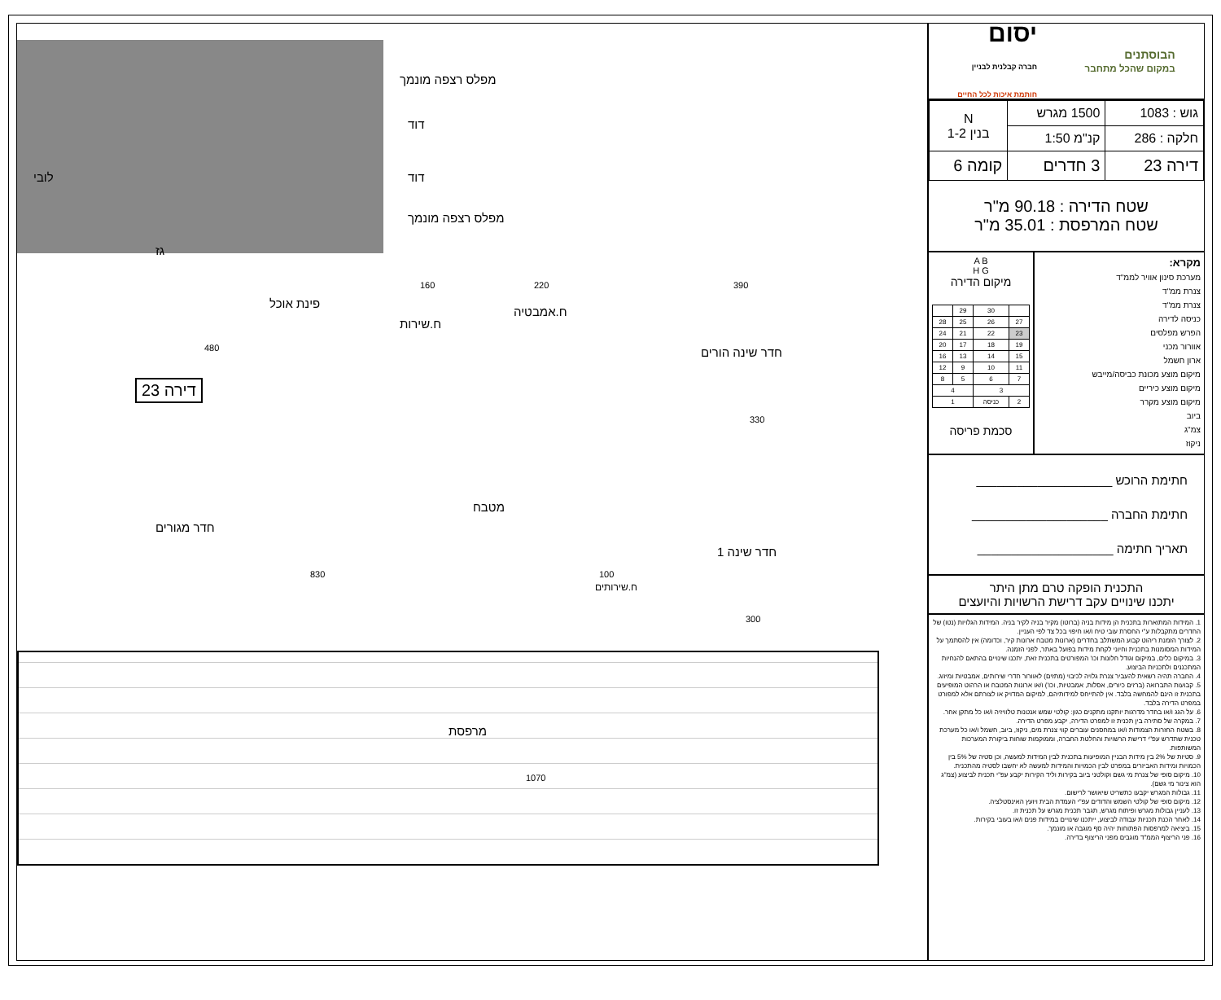לובי
גז
מפלס רצפה מונמך
דוד
דוד
מפלס רצפה מונמך
פינת אוכל
ח.שירות
ח.אמבטיה
חדר שינה הורים
דירה 23
מטבח
חדר מגורים
חדר שינה 1
ח.שירותים
מרפסת
480
830
1070
160 220 390
330
300
100
הבוסתנים
במקום שהכל מתחבר יסום
חברה קבלנית לבניין
חותמת איכות לכל החיים
| גוש : 1083 | 1500 מגרש | N בנין 1-2 |
| חלקה : 286 | קנ"מ 1:50 | |
| דירה 23 | 3 חדרים | קומה 6 |
שטח הדירה : 90.18 מ"ר
שטח המרפסת : 35.01 מ"ר
מקרא:
מערכת סינון אוויר לממ"ד
צנרת ממ"ד
צנרת ממ"ד
כניסה לדירה
הפרש מפלסים
אוורור מכני
ארון חשמל
מיקום מוצע מכונת כביסה/מייבש
מיקום מוצע כיריים
מיקום מוצע מקרר
ביוב
צמ"ג
ניקוז
A B
H G
מיקום הדירה
| | 30 | 29 | |
| 27 | 26 | 25 | 28 |
| 23 | 22 | 21 | 24 |
| 19 | 18 | 17 | 20 |
| 15 | 14 | 13 | 16 |
| 11 | 10 | 9 | 12 |
| 7 | 6 | 5 | 8 |
| 3 | | 4 | |
| 2 | כניסה | 1 | |
סכמת פריסה
חתימת הרוכש ____________________
חתימת החברה ____________________
תאריך חתימה ____________________
התכנית הופקה טרם מתן היתר
יתכנו שינויים עקב דרישת הרשויות והיועצים
1. המידות המתוארות בתכנית הן מידות בניה (ברוטו) מקיר בניה לקיר בניה. המידות הגלויות (נטו) של החדרים מתקבלות ע"י החסרת עובי טיח ו/או חיפוי בכל צד לפי העניין.
2. לצורך הזמנת ריהוט קבוע המשתלב בחדרים (ארונות מטבח ארונות קיר, וכדומה) אין להסתמך על המידות המסומנות בתכנית וחיוני לקחת מידות בפועל באתר, לפני הזמנה.
3. במיקום כלים, במיקום וגודל חלונות וכו' המפורטים בתכנית זאת, יתכנו שינויים בהתאם להנחיות המתכננים ולתכניות הביצוע.
4. החברה תהיה רשאית להעביר צנרת גלויה לכיבוי (מתזים) לאוורור חדרי שירותים, אמבטיות ומיזוג.
5. קבועות התברואה (ברזים כיורים, אסלות, אמבטיות, וכו') ו/או ארונות המטבח או הרהוט המופיעים בתכנית זו הינם להמחשה בלבד. אין להתייחס למידותיהם, למיקום המדויק או לצורתם אלא למפורט במפרט הדירה בלבד.
6. על הגג ו/או בחדר מדרגות יותקנו מתקנים כגון: קולטי שמש אנטנות טלוויזיה ו/או כל מתקן אחר.
7. במקרה של סתירה בין תכנית זו למפרט הדירה, יקבע מפרט הדירה.
8. בשטח החזרות הצמודות ו/או במחסנים עוברים קווי צנרת מים, ניקוז, ביוב, חשמל ו/או כל מערכת טכנית שתדרש עפ"י דרישת הרשויות והחלטת החברה, וממוקמות שוחות ביקורת המערכות המשותפות.
9. סטיות של 2% בין מידות הבניין המופיעות בתכנית לבין המידות למעשה, וכן סטיה של 5% בין הכמויות ומידות האביזרים במפרט לבין הכמויות והמידות למעשה לא יחשבו לסטיה מהתכנית.
10. מיקום סופי של צנרת מי גשם וקולטני ביוב בקירות וליד הקירות יקבע עפ"י תכנית לביצוע (צמ"ג הוא צינור מי גשם).
11. גבולות המגרש יקבעו כתשריט שיאושר לרישום.
12. מיקום סופי של קולטי השמש והדודים עפ"י העמדת הבית ויועץ האינסטלציה.
13. לעניין גבולות מגרש ופיתוח מגרש, תגבר תכנית מגרש על תכנית זו.
14. לאחר הכנת תכניות עבודה לביצוע, ייתכנו שינויים במידות פנים ו/או בעובי בקירות.
15. ביציאה למרפסות הפתוחות יהיה סף מוגבה או מונמך.
16. פני הריצוף הממ"ד מוגבים מפני הריצוף בדירה.